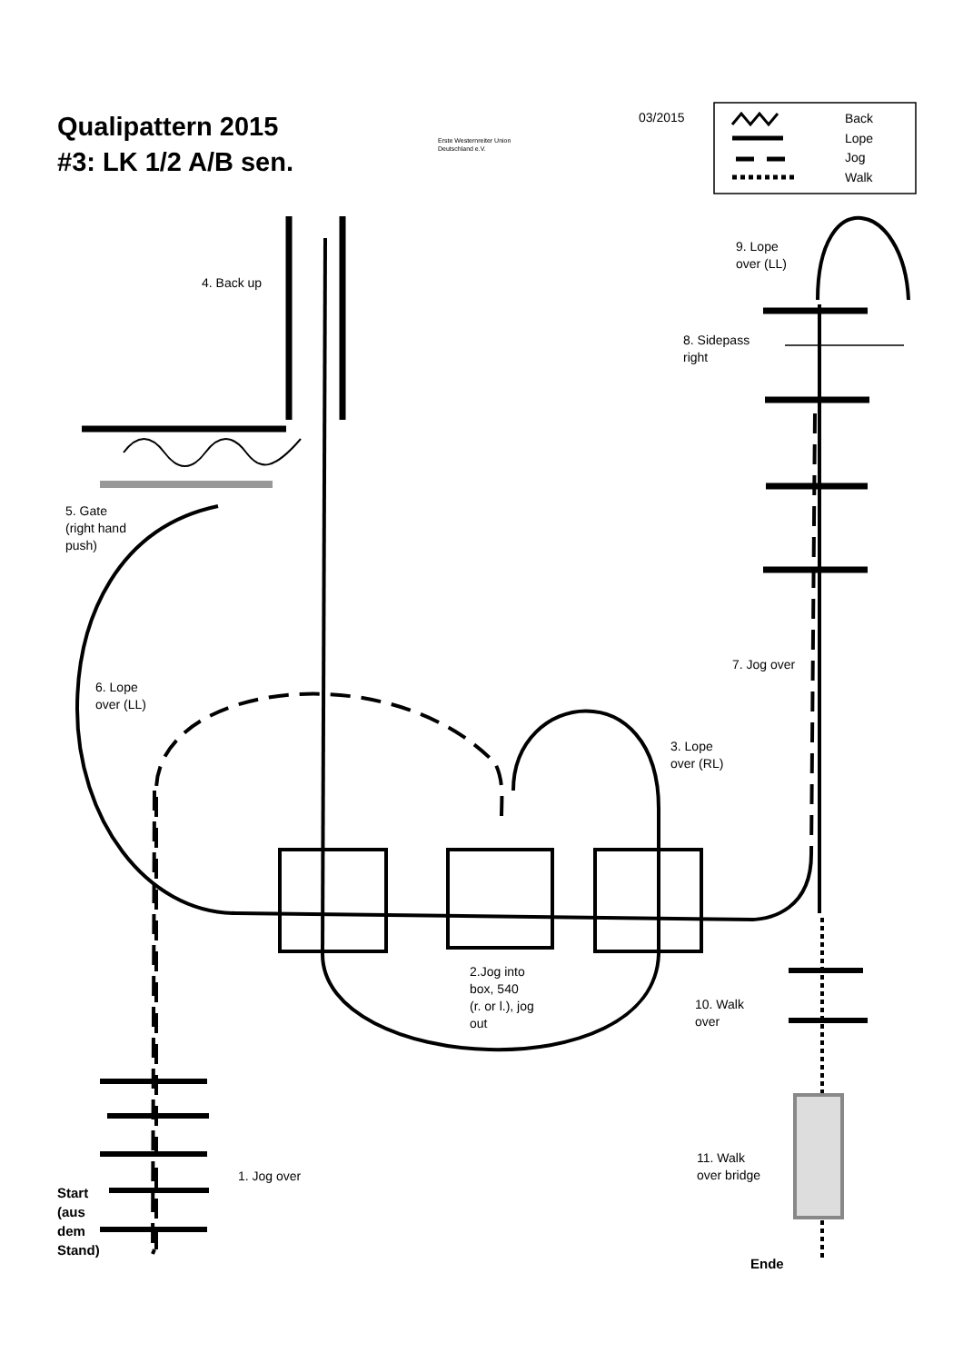Qualipattern 2015
#3: LK 1/2 A/B sen.
Erste Westernreiter Union
Deutschland e.V.
03/2015
Back
Lope
Jog
Walk
4. Back up
9. Lope
over (LL)
8. Sidepass
right
5. Gate
(right hand
push)
7. Jog over
6. Lope
over (LL)
3. Lope
over (RL)
2.Jog into
box, 540
(r. or l.), jog
out
10. Walk
over
11. Walk
over bridge
1. Jog over
Start
(aus
dem
Stand)
Ende